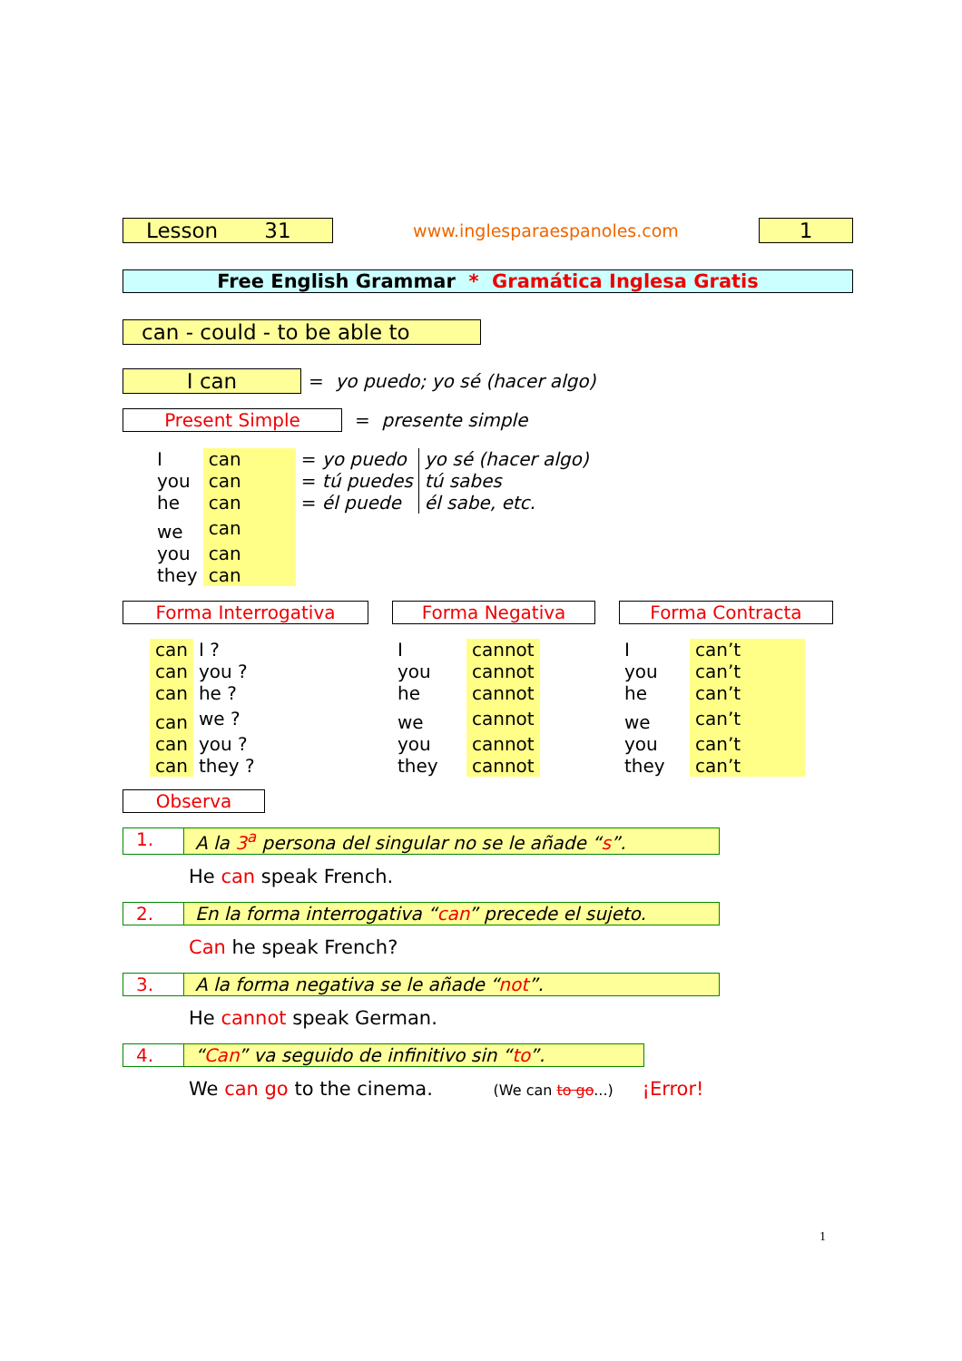Lesson 31
www.inglesparaespanoles.com
1
Free English Grammar * Gramática Inglesa Gratis
can - could - to be able to
I can
= yo puedo; yo sé (hacer algo)
Present Simple = presente simple
| I | can | = yo puedo | yo sé (hacer algo) |
| you | can | = tú puedes | tú sabes |
| he | can | = él puede | él sabe, etc. |
| we | can | | |
| you | can | | |
| they | can | | |
Forma Interrogativa
| can | I ? |
| can | you ? |
| can | he ? |
| can | we ? |
| can | you ? |
| can | they ? |
Forma Negativa
| I | cannot |
| you | cannot |
| he | cannot |
| we | cannot |
| you | cannot |
| they | cannot |
Forma Contracta
| I | can’t |
| you | can’t |
| he | can’t |
| we | can’t |
| you | can’t |
| they | can’t |
Observa
1. A la 3<sup>a</sup> persona del singular no se le añade “s”.
He can speak French.
2. En la forma interrogativa “can” precede el sujeto.
Can he speak French?
3. A la forma negativa se le añade “not”.
He cannot speak German.
4. “Can” va seguido de infinitivo sin “to”.
We can go to the cinema. (We can to go...) ¡Error!
1